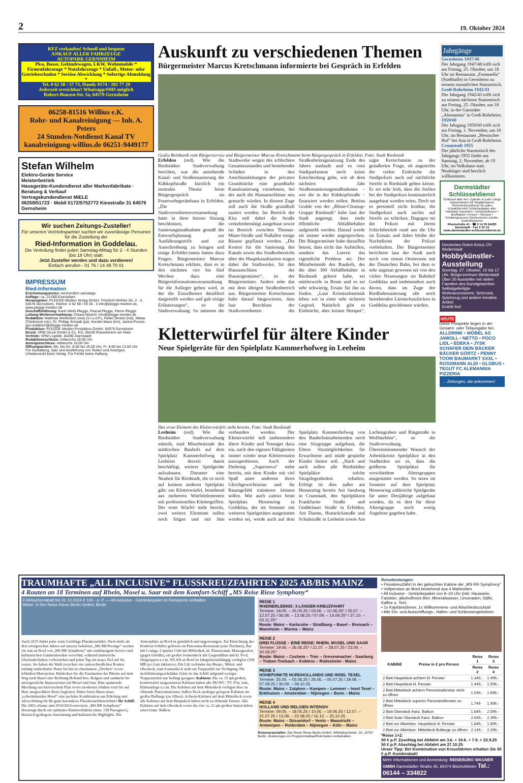2 19. Oktober 2024
KFZ verkaufen! Schnell und bequem
ANKAUF ALLER FAHRZEUGE
AUTOPARK GERNSHEIM
Pkw, Busse, Geländewagen, LKW, Wohnmobile * Firmenfahrzeuge * Nutzfahrzeuge * Unfall-, Motor- oder Getriebeschaden * Seriöse Abwicklung * Sofortige Abmeldung *
Tel. 0 62 58 / 37 73, Handy 0174 / 202 77 29
Jederzeit erreichbar! Whatsapp/SMS möglich
Robert-Bunsen-Str. 5a, 64579 Gernsheim
06258-81516 Willius e.K.
Rohr- und Kanalreinigung — Inh. A. Peters
24 Stunden-Notdienst Kanal TV
kanalreinigung-willius.de 06251-9449177
Stefan Wilhelm
Elektro-Geräte Service
Meisterbetrieb
Hausgeräte-Kundendienst aller Markenfabrikate · Beratung & Verkauf
Vertragskundendienst MIELE
06258/51723 · Mobil 0172/5752772 Kiesstraße 31 64579 Gernsheim
Wir suchen Zeitungs-Zusteller!
Für unseren Vertriebspartner suchen wir zuverlässige Personen für die Zustellung der
Ried-Information in Goddelau.
Die Verteilung findet jeden Samstag-Mittag für 2 - 4 Stunden (bis 18 Uhr) statt.
Jetzt Zusteller werden und dazu verdienen!
Einfach anrufen - 01 76 / 14 49 70 01
IMPRESSUM
Ried-Information
Erscheinungsweise: wöchentlich samstags
Auflage: ca. 23.000 Exemplare
Herausgeber: PLEGGE Medien Verlag GmbH, Friedrich-Wöhler-Str. 2 - 4, 64579 Gernsheim, Telefon: 0 62 58 / 93 36 - 0 info@plegge-medien.de, www.plegge-medien.de
Geschäftsführung: Karin Weiß-Plegge, Pascal Plegge, Pierre Plegge
Leitung Werbevermarktung: Chiara Nixdorf, info@plegge-medien.de
Redaktion: Matthias Weißmann (mw) (V.i.s.d.P.), Heike Strobel (hst), Niklas Chlebnicek (nic), Dr. Philipp Schaab (ps), Kerstin Maes (km), Janina Pomes (jp) redaktion@plegge-medien.de
Produktion: PLEGGE Medien Produktion GmbH, 64579 Gernsheim
Druck: VRM Druck GmbH & Co. KG, 65428 Rüsselsheim am Main
Vertrieb: VRM Logistik, 64295 Darmstadt
Redaktionsschluss: mittwochs 18.00 Uhr
Anzeigenschluss: mittwochs 16.00 Uhr
Öffnungszeiten: Mo. bis Do. 8.00 bis 16.00 Uhr, Fr. 8.00 bis 13.00 Uhr
Für Gestaltung, Satz und Ausführung von Texten und Anzeigen, Urheberrecht beim Verlag. Für Fehler keine Haftung.
Auskunft zu verschiedenen Themen
Bürgermeister Marcus Kretschmann informierte bei Gespräch in Erfelden
Giulia Reinhardt vom Bürgerservice und Bürgermeister Marcus Kretschmann beim Bürgergespräch in Erfelden. Foto: Stadt Riedstadt
Erfelden (red). Wie die Riedstädter Stadtverwaltung berichtet, war die anstehende Kanal- und Straßensanierung der Kühkopfstraße kürzlich ein zentrales Thema beim Bürgergespräch im Feuerwehrgerätehaus in Erfelden. „Die Stadtverordnetenversammlung hatte in ihrer letzten Sitzung beschlossen, die Sanierungsmaßnahme gemäß der Entwurfsplanung zur Ausführungsreife und zur Ausschreibung zu bringen und einige Erfelder:innen hatten dazu Fragen. Bürgermeister Marcus Kretschmann erklärte, dass es in den nächsten vier bis fünf Wochen dazu eine Bürgerinformationsveranstaltung für die Anlieger geben wird, in der die Einzelheiten detailliert dargestellt werden und gab einige Erläuterungen“, so die Stadtverwaltung. So müssten die Stadtwerke wegen des schlechten Gesamtzustandes und bestehender Schäden in den Anschlussleitungen der privaten Grundstücke eine grundhafte Kanalsanierung vornehmen, bei der auch die Hausanschlüsse neu gemacht würden. In diesem Zuge soll auch die Straße grundhaft saniert werden. Im Bereich der Kita soll dabei die Straße verkehrsberuhigt ausgebaut sowie im Bereich zwischen Thomas-Mann-Straße und Nußallee einige Bäume gepflanzt werden. „Die Kosten für die Sanierung des Kanals sowie des Straßenbereichs über der Hauptkanalisation tragen dabei die Stadtwerke, für den Hausanschluss der Hauseigentümer“, so der Bürgermeister. Anders sehe das mit dem übrigen Straßenbereich aus. Bürgermeister Kretschmann habe darauf hingewiesen, dass laut Beschluss der Stadtverordneten die Straßenbeitragssatzung Ende des Jahres auslaufe und es vom Stadtparlament noch keine Entscheidung gebe, wie ab dem nächsten Jahr Straßensanierungsmaßnahmen – wie die in der Kühkopfstraße – finanziert werden sollen. Bettina Gruhle von der „Rhine-Cleanup-Gruppe Riedstadt“ habe laut der Stadt angeregt, dass mehr öffentliche Abfallbehälter aufgestellt werden. Darauf werde sie immer wieder angesprochen. Der Bürgermeister habe daraufhin betont, dass nicht das Aufstellen, sondern das Leeren das eigentliche Problem sei. Der Mitarbeitende des Bauhofs, der die über 300 Abfallbehälter in Riedstadt geleert habe, sei mittlerweile in Rente und es sei sehr schwierig, Ersatz für ihn zu finden. „Laut Kriminalstatistik leben wir in einer sehr sicheren Gegend. Natürlich gibt es Einbrüche, aber keinen Hotspot“, sagte Kretschmann zu der geäußerten Frage, ob angesichts der vielen Einbrüche die Stadtpolizei auch auf nächtliche Streife in Riedstadt gehen könne. Er sei sehr froh, dass die Stellen bei der Stadtpolizei kontinuierlich ausgebaut worden seien. Doch sei es personell nicht leistbar, die Stadtpolizei auch nachts auf Streife zu schicken. Dagegen sei die Polizei mit ihrem Schichtbetrieb rund um die Uhr im Einsatz und daher bleibe der Nachtdienst der Polizei vorbehalten. Der Bürgermeister berichtete laut der Stadt auch noch von einem Ortstermin mit der Deutschen Bahn, bei dem er sehr angetan gewesen sei von den vielen Neuerungen im Bahnhof Goddelau und insbesondere auch davon, dass im Zuge der Riedbahnsanierung alle noch bestehenden Lärmschutzlücken in Goddelau geschlossen würden.
Kletterwürfel für ältere Kinder
Neue Spielgeräte für den Spielplatz Kammerhofweg in Leeheim
Das erste Element des Kletterwürfels steht bereits. Foto: Stadt Riedstadt
Leeheim (red). Wie die Riedstädter Stadtverwaltung mitteilt, sind Mitarbeitende des städtischen Bauhofs auf dem Spielplatz Kammerhofweg in Leeheim derzeit damit beschäftigt, weitere Spielgeräte aufzubauen. Darunter eine Neuheit für Riedstadt, die es noch auf keinem anderen Spielplatz gibt: ein Kletterwürfel, bestehend aus mehreren Würfelelementen mit professionellen Klettergriffen. Der erste Würfel steht bereits, zwei weitere Elemente sollen noch folgen und mit ihm verbunden werden. Der Kletterwürfel soll insbesondere ältere Kinder und Teenager dazu ein, nach den eigenen Fähigkeiten immer wieder neue Kletterrouten auszuprobieren. Auch der Drehring „Supernova“ stehe bereits, mit dem Kinder mit viel Spaß unter anderem ihren Gleichgewichtssinn und ihr Raumgefühl trainieren können sollen. Wie auch zuletzt beim Spielplatz Hessenring in Goddelau, der im Sommer mit weiteren Spielgeräten ausgestattet worden sei, werde auch auf dem Spielplatz Kammerhofweg von den Bauhofmitarbeitenden noch eine Sitzgruppe aufgebaut, die Eltern Sitzmöglichkeiten für Erwachsene und müde gespielte Kinder bieten soll. „Nach und nach sollen alle Riedstädter Spielplätze solche Sitzgelegenheiten erhalten. Erfolgt ist dies außer am Hessenring bereits Am Sandweg in Crumstadt, den Spielplätzen Frankfurter Straße und Goddelauer Straße in Erfelden, Am Damm, Hunsrückstraße und Schulstraße in Leeheim sowie Am Lachengraben und Ringstraße in Wolfskehlen“, so die Stadtverwaltung. Übereinstimmender Wunsch der Arbeitskreise Spielplätze in den Stadtteilen sei es, dass die größeren Spielplätze für verschiedene Altersgruppen ausgestattet werden. So seien im Sommer auf dem Spielplatz Hessenring zahlreiche Spielgeräte für unter Dreijährige aufgebaut worden, da es dort für diese Altersgruppe noch wenig Angebote gegeben habe.
Jahrgänge
Gernsheim 1947/48
Der Jahrgang 1947/48 trifft sich am Freitag, 25. Oktober, um 18 Uhr im Restaurant „Fontanella“ (Stadthalle) in Gernsheim zu seinem monatlichen Stammtisch.
Groß-Rohrheim 1942/43
Der Jahrgang 1942/43 trifft sich zu seinem nächsten Stammtisch am Freitag, 25. Oktober, um 18 Uhr, in der Gaststätte „Alemannia“ in Groß-Rohrheim.
1959/60
Der Jahrgang 1959/60 trifft sich am Freitag, 1. November, um 18 Uhr, im Restaurant „Hessischer Hof“ bei Ana in Groß-Rohrheim.
Crumstadt 1955
Der jährliche Stammtisch des Jahrgangs 1955 findet am Samstag, 2. November, ab 19 Uhr, im Volkshaus statt. Neubürger sind herzlich willkommen.
Darmstädter Schlüsseldienst
Schlüssel aller Art • Zylinder in jeder Länge Autoschlüssel mit Wegfahrsperre Sicherheitsschlösser für jeden Einsatzbereich Schließanlagen aller Fabrikate Kassetten • Schlüsselboxen • Briefkästen Tresore • Stempel • Schildergravuren Elektronische Zutritts-Kontrollsysteme
Rheinstraße 41 · ☎ 2 14 05 64283 Darmstadt · Fax 2 52 10 www.darmstaedter-schluesseldienst.de
Deutsches Rotes Kreuz OV Weiterstadt
Hobbykünstler-Ausstellung
Sonntag, 27. Oktober, 10 bis 17 Uhr, Bürgerzentrum Weiterstadt
Über 30 Aussteller mit vielen Facetten des Kunstgewerbes Selbstgefertigte Wohnaccessoires, Schmuck, Spielzeug und andere kreative Artikel
Eintritt frei!
HEUTE
Diese Prospekte liegen in der Gesamt- oder Teilausgabe bei.
ALLDRINK • MÖBEL AS JAWOLL • NETTO • POCO LIDL • EDEKA • JYSK SCHÄFER DEIN BÄCKER BÄCKER GÖRTZ • PENNY TOOM BAUMARKT XXXL • ROSSMANN ALDI • GLOBUS • TEGUT FC ALEMANNIA PIZZERIA
... Zeitungen, die ankommen!
TRAUMHAFTE „ALL INCLUSIVE“ FLUSSKREUZFAHRTEN 2025 AB/BIS MAINZ
4 Routen an 18 Terminen auf Rhein, Mosel u. Saar mit dem Komfort-Schiff „MS Reise Riese Symphony“
Frühbucherrabatt bis 31.10.2024 € 100,- p. P. — All inclusive - Getränkepaket im Reisepreis enthalten
Bilder: © Der Reise Riese Berlin GmbH, Berlin
Auch 2025 findet jeder seine Lieblings-Flusskreuzfahrt: Nach mehr als drei erfolgreichen Jahren auf unserer beliebten „MS RR Prestige“ werden Sie nun an Bord von „MS RR Symphony“ mit erstklassigem Service und kulinarischen Gaumenfreuden verwöhnt, während malerische Uferlandschaften vorbeiziehen und jeden Tag ein neues Ziel auf Sie wartet. Sie haben die Wahl zwischen vier unterschiedlichen Routen entlang zauberhafter Natur bis hin zu charmanten „Örtchen“ sowie lebhaften Metropolen. Entdecken Sie die Faszination des Rheins auf dem Weg nach Basel oder Richtung Holland bzw. Belgien und sammeln Sie unvergessliche Impressionen auf Mosel und Saar. Eine spannende Mischung aus historischem Flair sowie modernen Städten wird Sie auf Ihrer ausgewählten Reise begleiten. Dabei bietet Ihnen unser „schwimmendes Hotel“ eine perfekte Kombination aus Erholung und Abwechslung für Ihr ganz besonderes Flusskreuzfahrterlebnis! Ihr Schiff: Die 2003 erbaute und 2014/2024 renovierte „MS RR Symphony“ überzeugt durch ein optimales Raumverhältnis (max. 138 Passagiere), klassisch-gediegene Ausstattung und kulinarische Highlights. Die Atmosphäre an Bord ist gemütlich und ungezwungen. Zur Einrichtung des Komfort-Schiffes gehören ein Panorama-Restaurant (eine Tischzeit), Bar mit Lounge, Captains Club mit Bibliothek, kl. Fitnessraum, Massagesalon (gegen Gebühr), ein großes Sonnendeck mit Liegestühlen und kl. Pool, Sitzgruppen u.v.m. WLAN an Bord ist fahrgebietsabhängig verfügbar (100 MB pro Gast inklusive). Ein Lift verbindet das Haupt-, Mittel- und Oberdeck, zum Sonnendeck steht ein Treppenlift zur Verfügung. Für mobilitätseingeschränkte Gäste ist das Schiff aufgrund weniger Treppenstufen nur bedingt geeignet. Kabinen: Die ca. 15 qm großen, komfortabel ausgestatteten Kabinen haben alle DU/WC, TV, Fön, Safe, Klimaanlage u.v.m. Die Kabinen auf dem Mitteldeck verfügen über zu öffnende Panoramafenster, halbes Deck niedriger gelegene Kabinen ein großes Bullauge (zu öffnen). Achtern-Kabinen auf dem Mitteldeck sowie alle Kabinen auf dem Hauptdeck haben nicht zu öffnende Fenster. Alle Kabinen auf dem Oberdeck sowie die vier ca. 22 qm großen Suiten haben einen franz. Balkon.
REISE 1
RHEINERLEBNIS: 3-LÄNDER-KREUZFAHRT
Termine: 18.05. – 25.05.25 / 03.06. – 10.06.25* / 05.07. – 12.07.25 / 06.08. – 13.08.25 / 07.09. – 14.09.25* / 27.10. – 03.11.25*
Route: Mainz – Karlsruhe – Straßburg – Basel – Breisach – Mannheim – Worms – Mainz
REISE 2
DREI FLÜSSE – EINE REISE: RHEIN, MOSEL UND SAAR
Termine: 19.06. – 26.06.25* / 21.07. – 28.07.25 / 23.09. – 30.09.25*
Route: Mainz – Cochem – Trier – Grevenmacher - Saarburg – Traben-Trarbach – Koblenz – Rüdesheim - Mainz
REISE 3
HÖHEPUNKTE NORDHOLLANDS UND INSEL TEXEL
Termine: 25.05. – 03.06.25 / 26.06. – 05.07.25 / 29.08. – 07.09.25 / 30.09. – 09.10.25
Route: Mainz – Zutphen – Kampen – Lemmer – Insel Texel – Enkhuizen – Amsterdam – Nijmegen – Bonn – Mainz
REISE 4
HOLLAND UND BELGIEN INTENSIV
Termine: 09.05. – 18.05.25 / 10.06. – 19.06.25 / 12.07. – 21.07.25 / 13.08. – 22.08.25 / 16.10. – 25.10.25
Route: Mainz – Düsseldorf – Venlo – Maastricht – Antwerpen – Rotterdam – Nijmegen – Köln – Mainz
Reiseveranstalter: Der Reise Riese Berlin GmbH, Wittelsbacherstr. 18, 10707 Berlin. Änderungen im Programmablauf/Fahrzeiten vorbehalten.
Reiseleistungen:
• Flusskreuzfahrt in der gebuchten Kabine der „MS RR Symphony“
• Vollpension an Bord bestehend aus 4 Mahlzeiten
• All inclusive - Getränkepaket von 9–24 Uhr (inkl. Hauswein, Fassbier, alkoholfreies Bier, Mineralwasser, Limonaden, Säfte, Kaffee u. Tee)
• 1x Kapitänsdinner, 1x Willkommens- und Abschiedscocktail
• Alle Ein- und Ausschiffungs-, Hafen- und Schleusengebühren
| KABINE | Preise in € pro Person | Reise 1 | Reise 3 |
| --- | --- | --- | --- |
| | | Reise 2 | Reise 4 |
| 2-Bett Hauptdeck achtern kl. Fenster | | 1.349,- | 1.499,- |
| 2-Bett Hauptdeck kl. Fenster | | 1.449,- | 1.599,- |
| 2-Bett Mitteldeck achtern Panoramafenster nicht zu öffnen | | 1.549,- | 1.699,- |
| 2-Bett Mitteldeck superior Panoramafenster zu öffnen | | 1.749 | 1.999,- |
| 2-Bett Oberdeck franz. Balkon | | 1.849,- | 2.099,- |
| 2-Bett Suite Oberdeck franz. Balkon | | 2.049,- | 2.399,- |
| 2-Bett zur Alleinben. Hauptdeck kl. Fenster | | 1.849,- | 1.899,- |
| 2-Bett zur Alleinben. Mitteldeck Bullauge zu öffnen | | 2.149,- | 2.299,- |
*Reise 1+2:
50 € p.P. Zuschlag bei Abfahrt am 3.6. + 19.6. + 7.9. + 23.9.25
50 € p.P. Abschlag bei Abfahrt am 27.10.25
Unser Tipp: Bei Kombination von Kreuzfahrten erhalten Sie 50 € p.P. Kombirabatt!
Mehr Informationen und Anmeldung: REISEBÜRO WAGNER GMBH Darmstädter Straße 45, 65474 Bischofsheim Tel.: 06144 – 334822